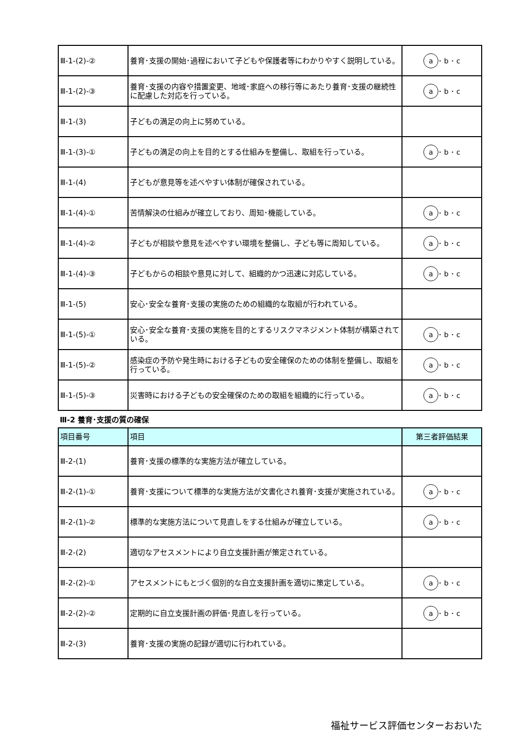| Ⅲ-1-(2)-② | 養育･支援の開始･過程において子どもや保護者等にわかりやすく説明している。 | a ･ b ･ c |
| Ⅲ-1-(2)-③ | 養育･支援の内容や措置変更、地域･家庭への移行等にあたり養育･支援の継続性に配慮した対応を行っている。 | a ･ b ･ c |
| Ⅲ-1-(3) | 子どもの満足の向上に努めている。 | |
| Ⅲ-1-(3)-① | 子どもの満足の向上を目的とする仕組みを整備し、取組を行っている。 | a ･ b ･ c |
| Ⅲ-1-(4) | 子どもが意見等を述べやすい体制が確保されている。 | |
| Ⅲ-1-(4)-① | 苦情解決の仕組みが確立しており、周知･機能している。 | a ･ b ･ c |
| Ⅲ-1-(4)-② | 子どもが相談や意見を述べやすい環境を整備し、子ども等に周知している。 | a ･ b ･ c |
| Ⅲ-1-(4)-③ | 子どもからの相談や意見に対して、組織的かつ迅速に対応している。 | a ･ b ･ c |
| Ⅲ-1-(5) | 安心･安全な養育･支援の実施のための組織的な取組が行われている。 | |
| Ⅲ-1-(5)-① | 安心･安全な養育･支援の実施を目的とするリスクマネジメント体制が構築されている。 | a ･ b ･ c |
| Ⅲ-1-(5)-② | 感染症の予防や発生時における子どもの安全確保のための体制を整備し、取組を行っている。 | a ･ b ･ c |
| Ⅲ-1-(5)-③ | 災害時における子どもの安全確保のための取組を組織的に行っている。 | a ･ b ･ c |
Ⅲ-2 養育･支援の質の確保
| 項目番号 | 項目 | 第三者評価結果 |
| --- | --- | --- |
| Ⅲ-2-(1) | 養育･支援の標準的な実施方法が確立している。 | |
| Ⅲ-2-(1)-① | 養育･支援について標準的な実施方法が文書化され養育･支援が実施されている。 | a ･ b ･ c |
| Ⅲ-2-(1)-② | 標準的な実施方法について見直しをする仕組みが確立している。 | a ･ b ･ c |
| Ⅲ-2-(2) | 適切なアセスメントにより自立支援計画が策定されている。 | |
| Ⅲ-2-(2)-① | アセスメントにもとづく個別的な自立支援計画を適切に策定している。 | a ･ b ･ c |
| Ⅲ-2-(2)-② | 定期的に自立支援計画の評価･見直しを行っている。 | a ･ b ･ c |
| Ⅲ-2-(3) | 養育･支援の実施の記録が適切に行われている。 | |
福祉サービス評価センターおおいた